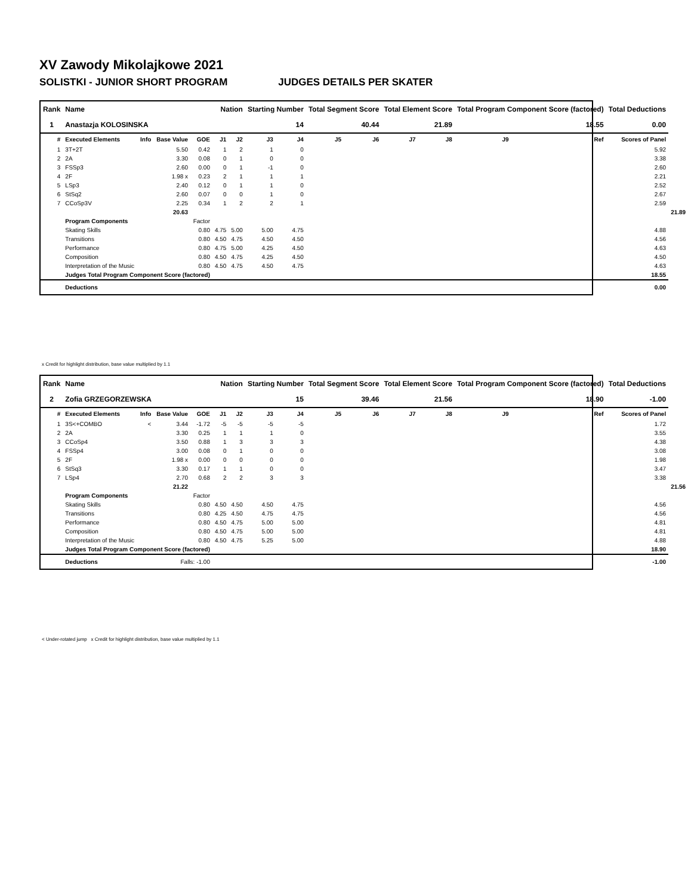XV Zawody Mikolajkowe 2021
SOLISTKI - JUNIOR SHORT PROGRAM JUDGES DETAILS PER SKATER
| Rank | Name | | | | Nation | | Starting Number | | Total Segment Score | | Total Element Score | | Total Program Component Score (factored) | | | Total Deductions | |
| --- | --- | --- | --- | --- | --- | --- | --- | --- | --- | --- | --- | --- | --- | --- | --- | --- | --- |
| 1 | Anastazja KOLOSINSKA | | | | | | 14 | | 40.44 | | 21.89 | | 18.55 | | | 0.00 | |
| # | Executed Elements | Info | Base Value | GOE | J1 | J2 | J3 | J4 | J5 | J6 | J7 | J8 | J9 | | Ref | Scores of Panel | |
| 1 | 3T+2T | | 5.50 | 0.42 | 1 | 2 | 1 | 0 | | | | | | | | 5.92 | |
| 2 | 2A | | 3.30 | 0.08 | 0 | 1 | 0 | 0 | | | | | | | | 3.38 | |
| 3 | FSSp3 | | 2.60 | 0.00 | 0 | 1 | -1 | 0 | | | | | | | | 2.60 | |
| 4 | 2F | | 1.98 x | 0.23 | 2 | 1 | 1 | 1 | | | | | | | | 2.21 | |
| 5 | LSp3 | | 2.40 | 0.12 | 0 | 1 | 1 | 0 | | | | | | | | 2.52 | |
| 6 | StSq2 | | 2.60 | 0.07 | 0 | 0 | 1 | 0 | | | | | | | | 2.67 | |
| 7 | CCoSp3V | | 2.25 | 0.34 | 1 | 2 | 2 | 1 | | | | | | | | 2.59 | |
| | | | 20.63 | | | | | | | | | | | | | | 21.89 |
| | Program Components | | | Factor | | | | | | | | | | | | | |
| | Skating Skills | | | 0.80 | 4.75 | 5.00 | 5.00 | 4.75 | | | | | | | | 4.88 | |
| | Transitions | | | 0.80 | 4.50 | 4.75 | 4.50 | 4.50 | | | | | | | | 4.56 | |
| | Performance | | | 0.80 | 4.75 | 5.00 | 4.25 | 4.50 | | | | | | | | 4.63 | |
| | Composition | | | 0.80 | 4.50 | 4.75 | 4.25 | 4.50 | | | | | | | | 4.50 | |
| | Interpretation of the Music | | | 0.80 | 4.50 | 4.75 | 4.50 | 4.75 | | | | | | | | 4.63 | |
| | Judges Total Program Component Score (factored) | | | | | | | | | | | | | | | 18.55 | |
| | Deductions | | | | | | | | | | | | | | | 0.00 | |
x Credit for highlight distribution, base value multiplied by 1.1
| Rank | Name | | | | Nation | | Starting Number | | Total Segment Score | | Total Element Score | | Total Program Component Score (factored) | | | Total Deductions | |
| --- | --- | --- | --- | --- | --- | --- | --- | --- | --- | --- | --- | --- | --- | --- | --- | --- | --- |
| 2 | Zofia GRZEGORZEWSKA | | | | | | 15 | | 39.46 | | 21.56 | | 18.90 | | | -1.00 | |
| # | Executed Elements | Info | Base Value | GOE | J1 | J2 | J3 | J4 | J5 | J6 | J7 | J8 | J9 | | Ref | Scores of Panel | |
| 1 | 3S<+COMBO | < | 3.44 | -1.72 | -5 | -5 | -5 | -5 | | | | | | | | 1.72 | |
| 2 | 2A | | 3.30 | 0.25 | 1 | 1 | 1 | 0 | | | | | | | | 3.55 | |
| 3 | CCoSp4 | | 3.50 | 0.88 | 1 | 3 | 3 | 3 | | | | | | | | 4.38 | |
| 4 | FSSp4 | | 3.00 | 0.08 | 0 | 1 | 0 | 0 | | | | | | | | 3.08 | |
| 5 | 2F | | 1.98 x | 0.00 | 0 | 0 | 0 | 0 | | | | | | | | 1.98 | |
| 6 | StSq3 | | 3.30 | 0.17 | 1 | 1 | 0 | 0 | | | | | | | | 3.47 | |
| 7 | LSp4 | | 2.70 | 0.68 | 2 | 2 | 3 | 3 | | | | | | | | 3.38 | |
| | | | 21.22 | | | | | | | | | | | | | | 21.56 |
| | Program Components | | | Factor | | | | | | | | | | | | | |
| | Skating Skills | | | 0.80 | 4.50 | 4.50 | 4.50 | 4.75 | | | | | | | | 4.56 | |
| | Transitions | | | 0.80 | 4.25 | 4.50 | 4.75 | 4.75 | | | | | | | | 4.56 | |
| | Performance | | | 0.80 | 4.50 | 4.75 | 5.00 | 5.00 | | | | | | | | 4.81 | |
| | Composition | | | 0.80 | 4.50 | 4.75 | 5.00 | 5.00 | | | | | | | | 4.81 | |
| | Interpretation of the Music | | | 0.80 | 4.50 | 4.75 | 5.25 | 5.00 | | | | | | | | 4.88 | |
| | Judges Total Program Component Score (factored) | | | | | | | | | | | | | | | 18.90 | |
| | Deductions | | Falls: -1.00 | | | | | | | | | | | | | -1.00 | |
< Under-rotated jump x Credit for highlight distribution, base value multiplied by 1.1